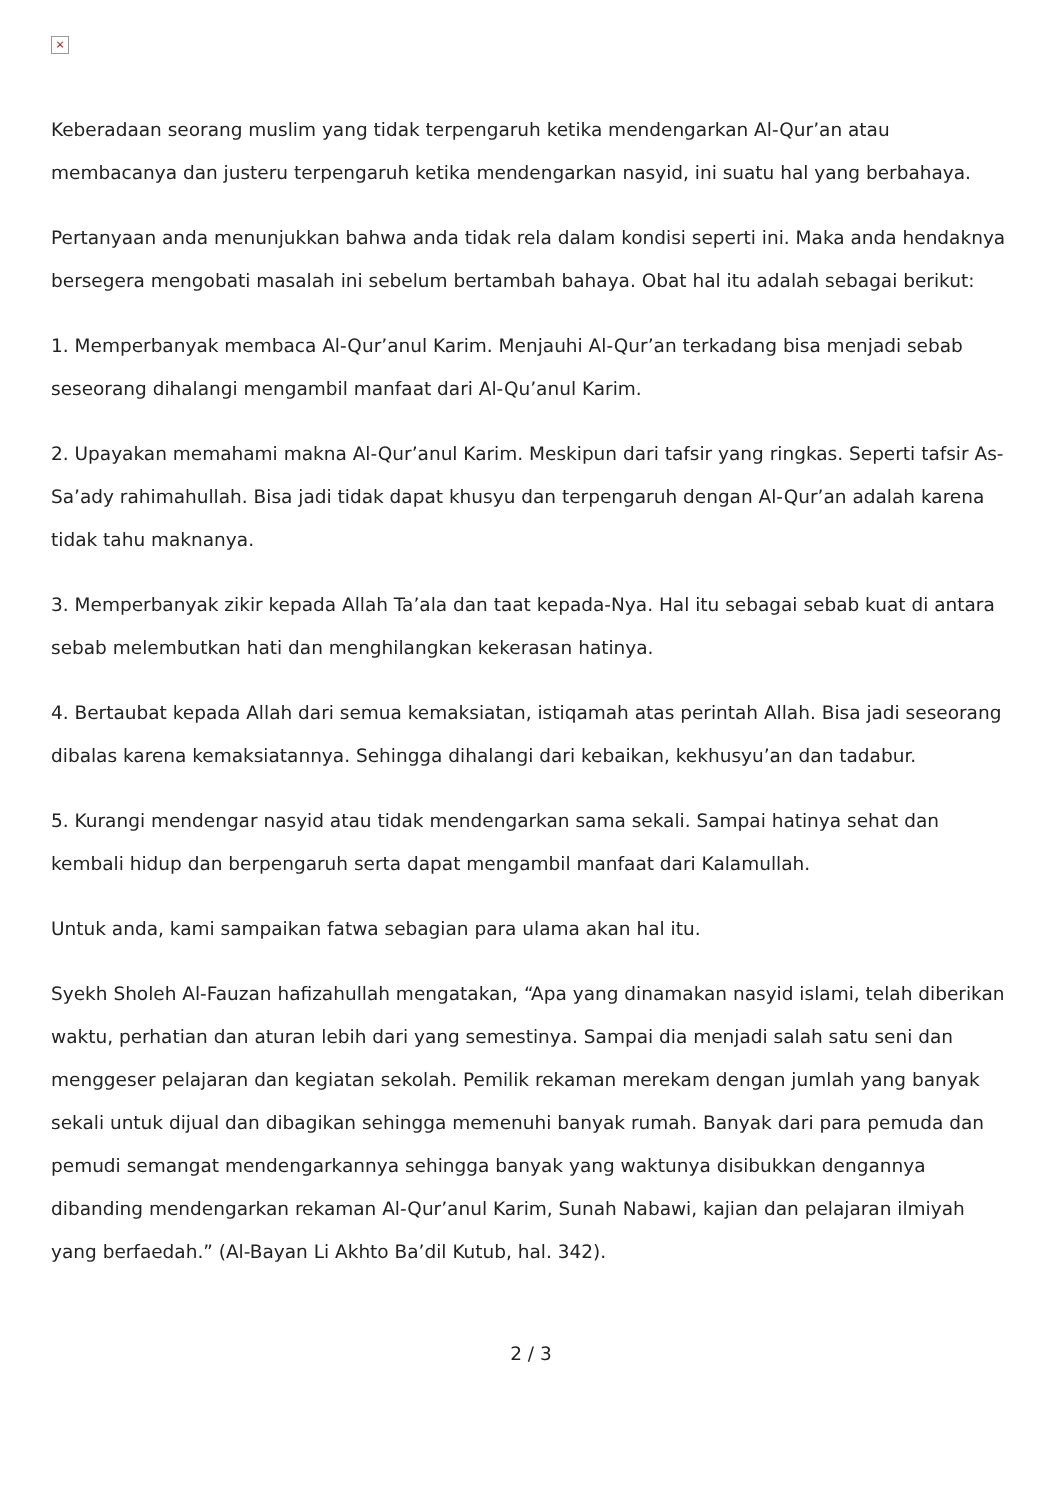×
Keberadaan seorang muslim yang tidak terpengaruh ketika mendengarkan Al-Qur’an atau membacanya dan justeru terpengaruh ketika mendengarkan nasyid, ini suatu hal yang berbahaya.
Pertanyaan anda menunjukkan bahwa anda tidak rela dalam kondisi seperti ini. Maka anda hendaknya bersegera mengobati masalah ini sebelum bertambah bahaya. Obat hal itu adalah sebagai berikut:
1. Memperbanyak membaca Al-Qur’anul Karim. Menjauhi Al-Qur’an terkadang bisa menjadi sebab seseorang dihalangi mengambil manfaat dari Al-Qu’anul Karim.
2. Upayakan memahami makna Al-Qur’anul Karim. Meskipun dari tafsir yang ringkas. Seperti tafsir As-Sa’ady rahimahullah. Bisa jadi tidak dapat khusyu dan terpengaruh dengan Al-Qur’an adalah karena tidak tahu maknanya.
3. Memperbanyak zikir kepada Allah Ta’ala dan taat kepada-Nya. Hal itu sebagai sebab kuat di antara sebab melembutkan hati dan menghilangkan kekerasan hatinya.
4. Bertaubat kepada Allah dari semua kemaksiatan, istiqamah atas perintah Allah. Bisa jadi seseorang dibalas karena kemaksiatannya. Sehingga dihalangi dari kebaikan, kekhusyu’an dan tadabur.
5. Kurangi mendengar nasyid atau tidak mendengarkan sama sekali. Sampai hatinya sehat dan kembali hidup dan berpengaruh serta dapat mengambil manfaat dari Kalamullah.
Untuk anda, kami sampaikan fatwa sebagian para ulama akan hal itu.
Syekh Sholeh Al-Fauzan hafizahullah mengatakan, “Apa yang dinamakan nasyid islami, telah diberikan waktu, perhatian dan aturan lebih dari yang semestinya. Sampai dia menjadi salah satu seni dan menggeser pelajaran dan kegiatan sekolah. Pemilik rekaman merekam dengan jumlah yang banyak sekali untuk dijual dan dibagikan sehingga memenuhi banyak rumah. Banyak dari para pemuda dan pemudi semangat mendengarkannya sehingga banyak yang waktunya disibukkan dengannya dibanding mendengarkan rekaman Al-Qur’anul Karim, Sunah Nabawi, kajian dan pelajaran ilmiyah yang berfaedah.” (Al-Bayan Li Akhto Ba’dil Kutub, hal. 342).
2 / 3